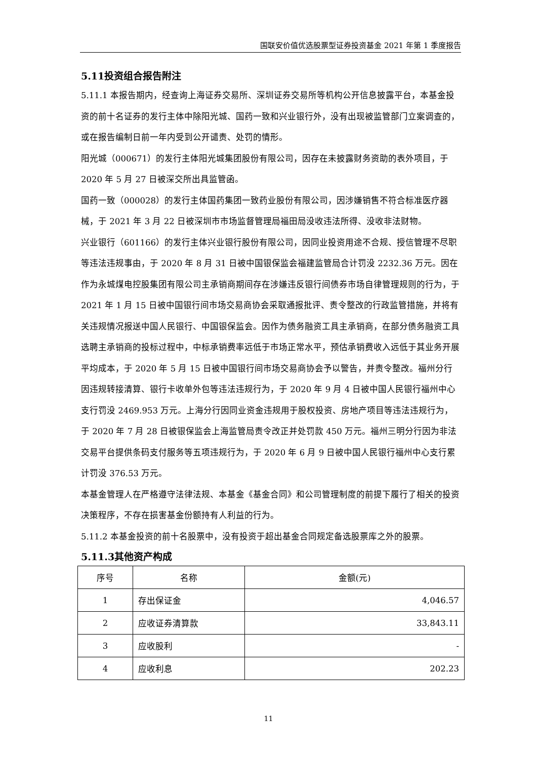国联安价值优选股票型证券投资基金 2021 年第 1 季度报告
5.11投资组合报告附注
5.11.1 本报告期内，经查询上海证券交易所、深圳证券交易所等机构公开信息披露平台，本基金投资的前十名证券的发行主体中除阳光城、国药一致和兴业银行外，没有出现被监管部门立案调查的，或在报告编制日前一年内受到公开谴责、处罚的情形。
阳光城（000671）的发行主体阳光城集团股份有限公司，因存在未披露财务资助的表外项目，于 2020 年 5 月 27 日被深交所出具监管函。
国药一致（000028）的发行主体国药集团一致药业股份有限公司，因涉嫌销售不符合标准医疗器械，于 2021 年 3 月 22 日被深圳市市场监督管理局福田局没收违法所得、没收非法财物。
兴业银行（601166）的发行主体兴业银行股份有限公司，因同业投资用途不合规、授信管理不尽职等违法违规事由，于 2020 年 8 月 31 日被中国银保监会福建监管局合计罚没 2232.36 万元。因在作为永城煤电控股集团有限公司主承销商期间存在涉嫌违反银行间债券市场自律管理规则的行为，于 2021 年 1 月 15 日被中国银行间市场交易商协会采取通报批评、责令整改的行政监管措施，并将有关违规情况报送中国人民银行、中国银保监会。因作为债务融资工具主承销商，在部分债务融资工具选聘主承销商的投标过程中，中标承销费率远低于市场正常水平，预估承销费收入远低于其业务开展平均成本，于 2020 年 5 月 15 日被中国银行间市场交易商协会予以警告，并责令整改。福州分行因违规转接清算、银行卡收单外包等违法违规行为，于 2020 年 9 月 4 日被中国人民银行福州中心支行罚没 2469.953 万元。上海分行因同业资金违规用于股权投资、房地产项目等违法违规行为，于 2020 年 7 月 28 日被银保监会上海监管局责令改正并处罚款 450 万元。福州三明分行因为非法交易平台提供条码支付服务等五项违规行为，于 2020 年 6 月 9 日被中国人民银行福州中心支行累计罚没 376.53 万元。
本基金管理人在严格遵守法律法规、本基金《基金合同》和公司管理制度的前提下履行了相关的投资决策程序，不存在损害基金份额持有人利益的行为。
5.11.2 本基金投资的前十名股票中，没有投资于超出基金合同规定备选股票库之外的股票。
5.11.3其他资产构成
| 序号 | 名称 | 金额(元) |
| 1 | 存出保证金 | 4,046.57 |
| 2 | 应收证券清算款 | 33,843.11 |
| 3 | 应收股利 | - |
| 4 | 应收利息 | 202.23 |
11